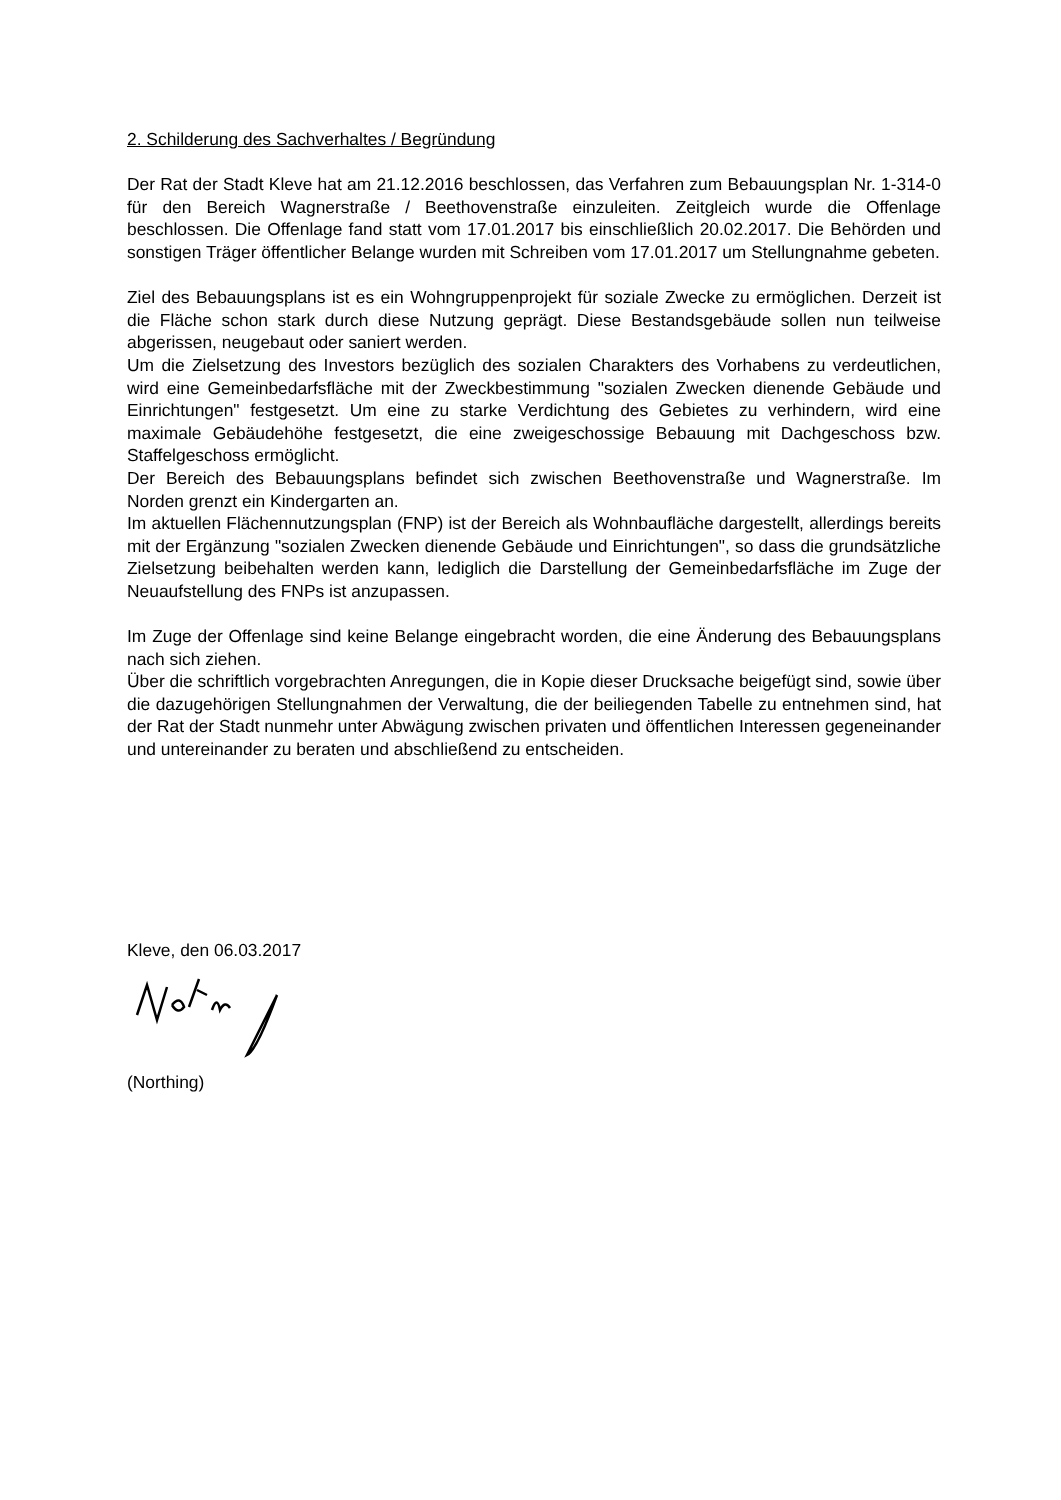2. Schilderung des Sachverhaltes / Begründung
Der Rat der Stadt Kleve hat am 21.12.2016 beschlossen, das Verfahren zum Bebauungsplan Nr. 1-314-0 für den Bereich Wagnerstraße / Beethovenstraße einzuleiten. Zeitgleich wurde die Offenlage beschlossen. Die Offenlage fand statt vom 17.01.2017 bis einschließlich 20.02.2017. Die Behörden und sonstigen Träger öffentlicher Belange wurden mit Schreiben vom 17.01.2017 um Stellungnahme gebeten.
Ziel des Bebauungsplans ist es ein Wohngruppenprojekt für soziale Zwecke zu ermöglichen. Derzeit ist die Fläche schon stark durch diese Nutzung geprägt. Diese Bestandsgebäude sollen nun teilweise abgerissen, neugebaut oder saniert werden.
Um die Zielsetzung des Investors bezüglich des sozialen Charakters des Vorhabens zu verdeutlichen, wird eine Gemeinbedarfsfläche mit der Zweckbestimmung "sozialen Zwecken dienende Gebäude und Einrichtungen" festgesetzt. Um eine zu starke Verdichtung des Gebietes zu verhindern, wird eine maximale Gebäudehöhe festgesetzt, die eine zweigeschossige Bebauung mit Dachgeschoss bzw. Staffelgeschoss ermöglicht.
Der Bereich des Bebauungsplans befindet sich zwischen Beethovenstraße und Wagnerstraße. Im Norden grenzt ein Kindergarten an.
Im aktuellen Flächennutzungsplan (FNP) ist der Bereich als Wohnbaufläche dargestellt, allerdings bereits mit der Ergänzung "sozialen Zwecken dienende Gebäude und Einrichtungen", so dass die grundsätzliche Zielsetzung beibehalten werden kann, lediglich die Darstellung der Gemeinbedarfsfläche im Zuge der Neuaufstellung des FNPs ist anzupassen.
Im Zuge der Offenlage sind keine Belange eingebracht worden, die eine Änderung des Bebauungsplans nach sich ziehen.
Über die schriftlich vorgebrachten Anregungen, die in Kopie dieser Drucksache beigefügt sind, sowie über die dazugehörigen Stellungnahmen der Verwaltung, die der beiliegenden Tabelle zu entnehmen sind, hat der Rat der Stadt nunmehr unter Abwägung zwischen privaten und öffentlichen Interessen gegeneinander und untereinander zu beraten und abschließend zu entscheiden.
Kleve, den 06.03.2017
(Northing)